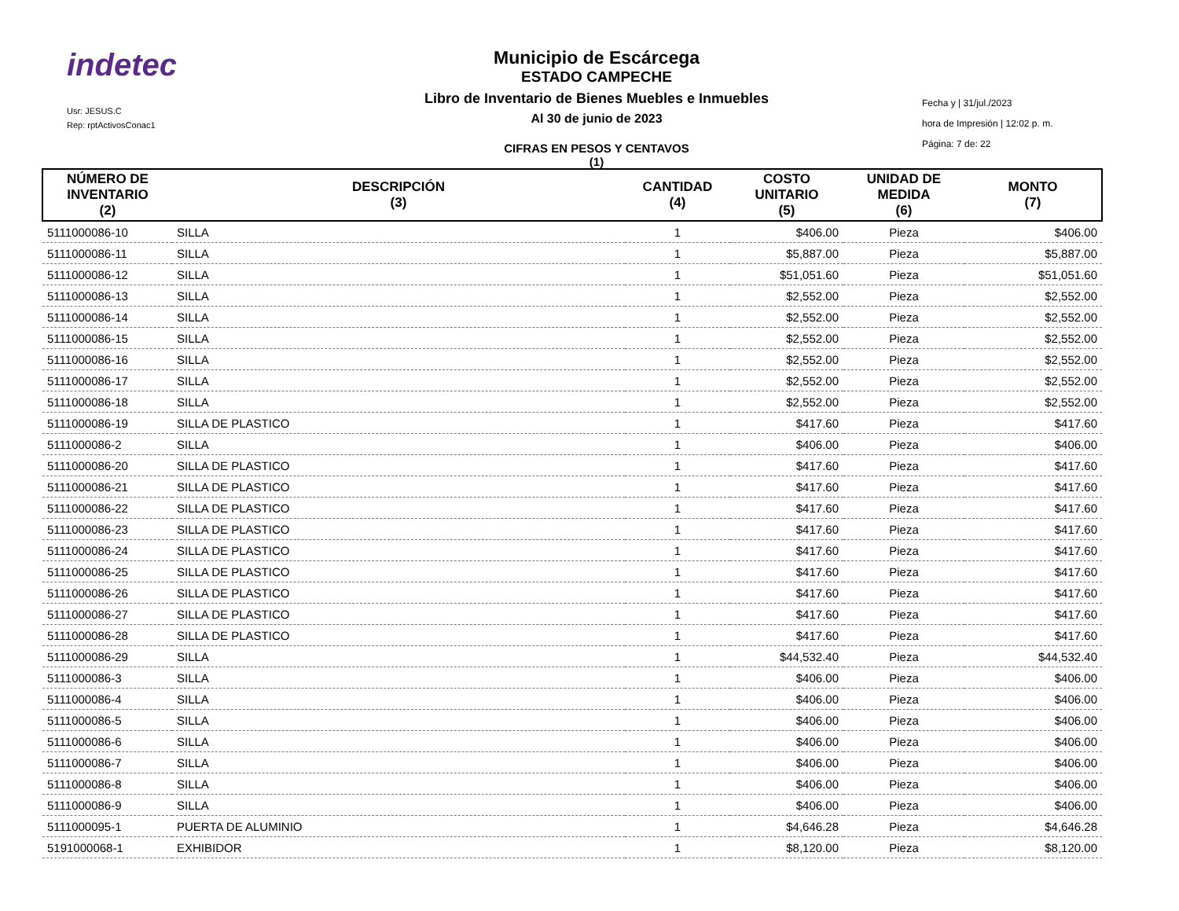indetec
Usr: JESUS.C
Rep: rptActivosConac1
Municipio de Escárcega
ESTADO CAMPECHE
Libro de Inventario de Bienes Muebles e Inmuebles
Al 30 de junio de 2023
CIFRAS EN PESOS Y CENTAVOS
(1)
Fecha y | 31/jul./2023
hora de Impresión | 12:02 p. m.
Página: 7 de: 22
| NÚMERO DE INVENTARIO (2) | DESCRIPCIÓN (3) | CANTIDAD (4) | COSTO UNITARIO (5) | UNIDAD DE MEDIDA (6) | MONTO (7) |
| --- | --- | --- | --- | --- | --- |
| 5111000086-10 | SILLA | 1 | $406.00 | Pieza | $406.00 |
| 5111000086-11 | SILLA | 1 | $5,887.00 | Pieza | $5,887.00 |
| 5111000086-12 | SILLA | 1 | $51,051.60 | Pieza | $51,051.60 |
| 5111000086-13 | SILLA | 1 | $2,552.00 | Pieza | $2,552.00 |
| 5111000086-14 | SILLA | 1 | $2,552.00 | Pieza | $2,552.00 |
| 5111000086-15 | SILLA | 1 | $2,552.00 | Pieza | $2,552.00 |
| 5111000086-16 | SILLA | 1 | $2,552.00 | Pieza | $2,552.00 |
| 5111000086-17 | SILLA | 1 | $2,552.00 | Pieza | $2,552.00 |
| 5111000086-18 | SILLA | 1 | $2,552.00 | Pieza | $2,552.00 |
| 5111000086-19 | SILLA DE PLASTICO | 1 | $417.60 | Pieza | $417.60 |
| 5111000086-2 | SILLA | 1 | $406.00 | Pieza | $406.00 |
| 5111000086-20 | SILLA DE PLASTICO | 1 | $417.60 | Pieza | $417.60 |
| 5111000086-21 | SILLA DE PLASTICO | 1 | $417.60 | Pieza | $417.60 |
| 5111000086-22 | SILLA DE PLASTICO | 1 | $417.60 | Pieza | $417.60 |
| 5111000086-23 | SILLA DE PLASTICO | 1 | $417.60 | Pieza | $417.60 |
| 5111000086-24 | SILLA DE PLASTICO | 1 | $417.60 | Pieza | $417.60 |
| 5111000086-25 | SILLA DE PLASTICO | 1 | $417.60 | Pieza | $417.60 |
| 5111000086-26 | SILLA DE PLASTICO | 1 | $417.60 | Pieza | $417.60 |
| 5111000086-27 | SILLA DE PLASTICO | 1 | $417.60 | Pieza | $417.60 |
| 5111000086-28 | SILLA DE PLASTICO | 1 | $417.60 | Pieza | $417.60 |
| 5111000086-29 | SILLA | 1 | $44,532.40 | Pieza | $44,532.40 |
| 5111000086-3 | SILLA | 1 | $406.00 | Pieza | $406.00 |
| 5111000086-4 | SILLA | 1 | $406.00 | Pieza | $406.00 |
| 5111000086-5 | SILLA | 1 | $406.00 | Pieza | $406.00 |
| 5111000086-6 | SILLA | 1 | $406.00 | Pieza | $406.00 |
| 5111000086-7 | SILLA | 1 | $406.00 | Pieza | $406.00 |
| 5111000086-8 | SILLA | 1 | $406.00 | Pieza | $406.00 |
| 5111000086-9 | SILLA | 1 | $406.00 | Pieza | $406.00 |
| 5111000095-1 | PUERTA DE ALUMINIO | 1 | $4,646.28 | Pieza | $4,646.28 |
| 5191000068-1 | EXHIBIDOR | 1 | $8,120.00 | Pieza | $8,120.00 |